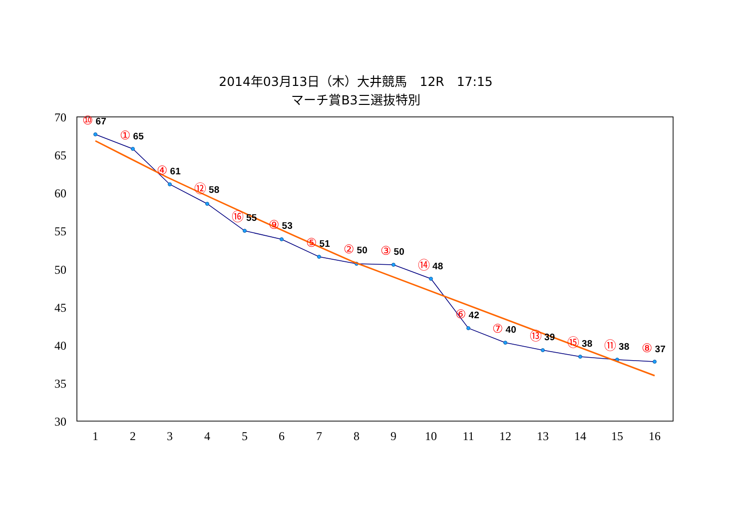2014年03月13日（木）大井競馬　12R　17:15
マーチ賞B3三選抜特別
70
65
60
55
50
45
40
35
30
1
2
3
4
5
6
7
8
9
10
11
12
13
14
15
16
⑩ 67
① 65
④ 61
⑫ 58
⑯ 55
⑨ 53
⑤ 51
② 50
③ 50
⑭ 48
⑥ 42
⑦ 40
⑬ 39
⑮ 38
⑪ 38
⑧ 37